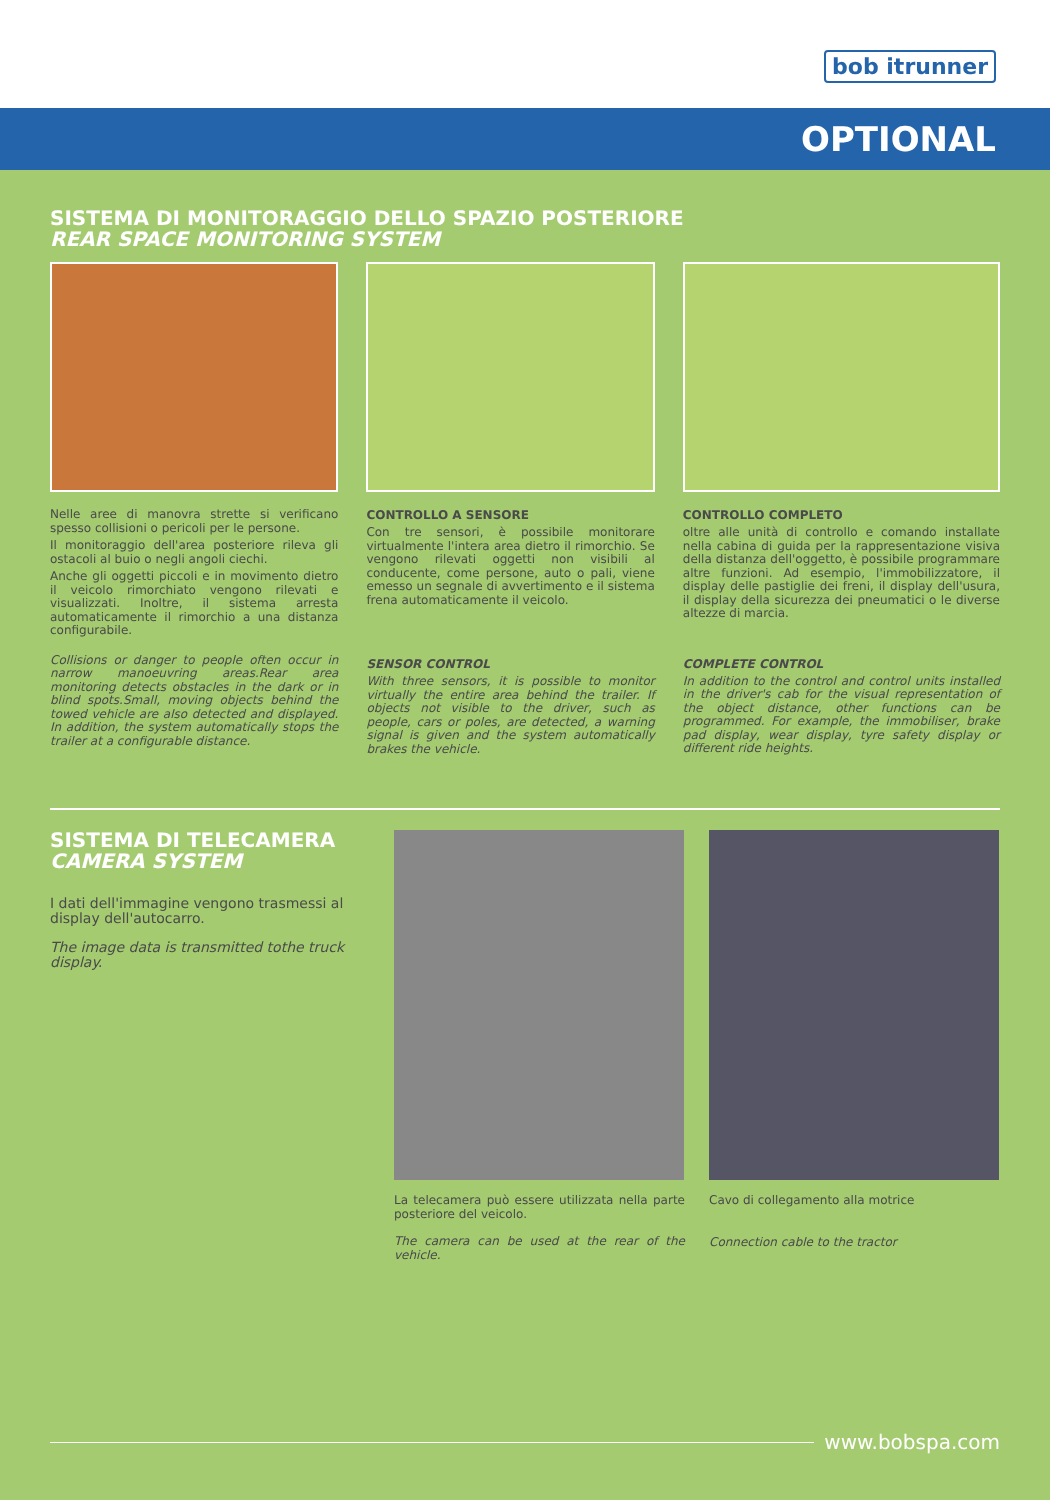bob itrunner
OPTIONAL
SISTEMA DI MONITORAGGIO DELLO SPAZIO POSTERIORE
REAR SPACE MONITORING SYSTEM
Nelle aree di manovra strette si verificano spesso collisioni o pericoli per le persone.
Il monitoraggio dell'area posteriore rileva gli ostacoli al buio o negli angoli ciechi.
Anche gli oggetti piccoli e in movimento dietro il veicolo rimorchiato vengono rilevati e visualizzati. Inoltre, il sistema arresta automaticamente il rimorchio a una distanza configurabile.
Collisions or danger to people often occur in narrow manoeuvring areas.Rear area monitoring detects obstacles in the dark or in blind spots.Small, moving objects behind the towed vehicle are also detected and displayed. In addition, the system automatically stops the trailer at a configurable distance.
CONTROLLO A SENSORE
Con tre sensori, è possibile monitorare virtualmente l'intera area dietro il rimorchio. Se vengono rilevati oggetti non visibili al conducente, come persone, auto o pali, viene emesso un segnale di avvertimento e il sistema frena automaticamente il veicolo.
SENSOR CONTROL
With three sensors, it is possible to monitor virtually the entire area behind the trailer. If objects not visible to the driver, such as people, cars or poles, are detected, a warning signal is given and the system automatically brakes the vehicle.
CONTROLLO COMPLETO
oltre alle unità di controllo e comando installate nella cabina di guida per la rappresentazione visiva della distanza dell'oggetto, è possibile programmare altre funzioni. Ad esempio, l'immobilizzatore, il display delle pastiglie dei freni, il display dell'usura, il display della sicurezza dei pneumatici o le diverse altezze di marcia.
COMPLETE CONTROL
In addition to the control and control units installed in the driver's cab for the visual representation of the object distance, other functions can be programmed. For example, the immobiliser, brake pad display, wear display, tyre safety display or different ride heights.
SISTEMA DI TELECAMERA
CAMERA SYSTEM
I dati dell'immagine vengono trasmessi al display dell'autocarro.
The image data is transmitted tothe truck display.
La telecamera può essere utilizzata nella parte posteriore del veicolo.
The camera can be used at the rear of the vehicle.
Cavo di collegamento alla motrice
Connection cable to the tractor
www.bobspa.com